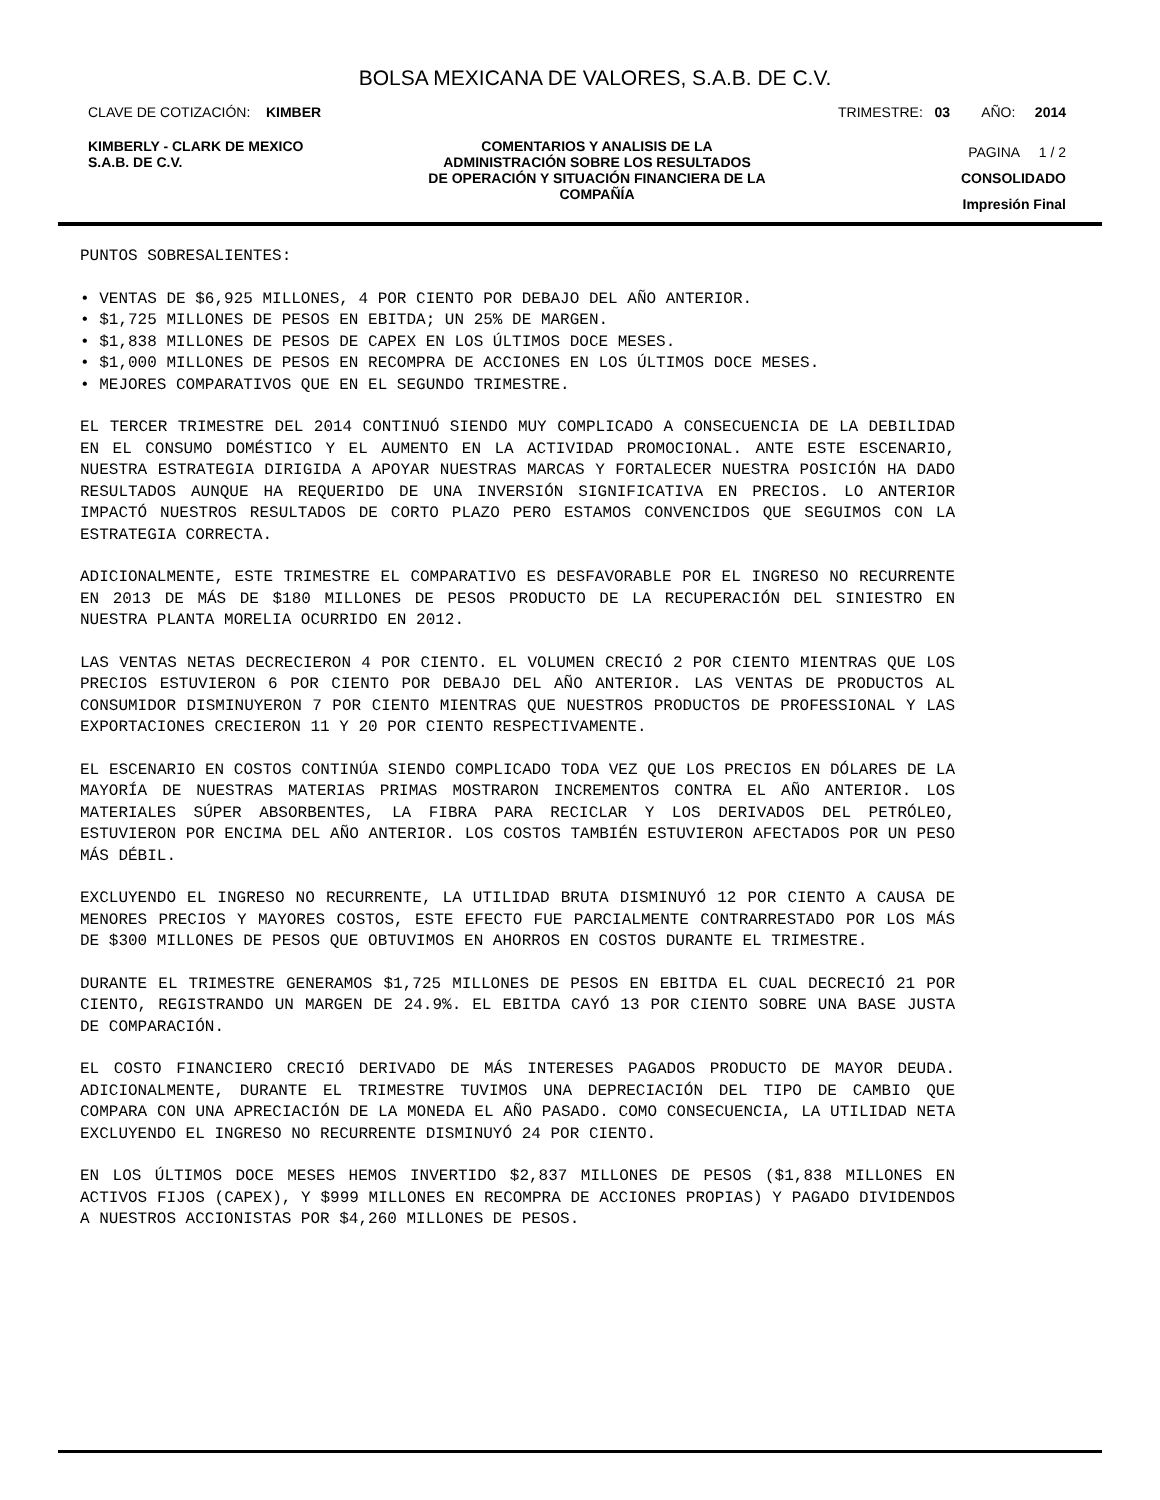BOLSA MEXICANA DE VALORES, S.A.B. DE C.V.
CLAVE DE COTIZACIÓN: KIMBER TRIMESTRE: 03 AÑO: 2014
KIMBERLY - CLARK DE MEXICO
S.A.B. DE C.V.
COMENTARIOS Y ANALISIS DE LA
ADMINISTRACIÓN SOBRE LOS RESULTADOS
DE OPERACIÓN Y SITUACIÓN FINANCIERA DE LA
COMPAÑÍA
PAGINA 1 / 2
CONSOLIDADO
Impresión Final
PUNTOS SOBRESALIENTES:
• VENTAS DE $6,925 MILLONES, 4 POR CIENTO POR DEBAJO DEL AÑO ANTERIOR.
• $1,725 MILLONES DE PESOS EN EBITDA; UN 25% DE MARGEN.
• $1,838 MILLONES DE PESOS DE CAPEX EN LOS ÚLTIMOS DOCE MESES.
• $1,000 MILLONES DE PESOS EN RECOMPRA DE ACCIONES EN LOS ÚLTIMOS DOCE MESES.
• MEJORES COMPARATIVOS QUE EN EL SEGUNDO TRIMESTRE.
EL TERCER TRIMESTRE DEL 2014 CONTINUÓ SIENDO MUY COMPLICADO A CONSECUENCIA DE LA DEBILIDAD EN EL CONSUMO DOMÉSTICO Y EL AUMENTO EN LA ACTIVIDAD PROMOCIONAL. ANTE ESTE ESCENARIO, NUESTRA ESTRATEGIA DIRIGIDA A APOYAR NUESTRAS MARCAS Y FORTALECER NUESTRA POSICIÓN HA DADO RESULTADOS AUNQUE HA REQUERIDO DE UNA INVERSIÓN SIGNIFICATIVA EN PRECIOS. LO ANTERIOR IMPACTÓ NUESTROS RESULTADOS DE CORTO PLAZO PERO ESTAMOS CONVENCIDOS QUE SEGUIMOS CON LA ESTRATEGIA CORRECTA.
ADICIONALMENTE, ESTE TRIMESTRE EL COMPARATIVO ES DESFAVORABLE POR EL INGRESO NO RECURRENTE EN 2013 DE MÁS DE $180 MILLONES DE PESOS PRODUCTO DE LA RECUPERACIÓN DEL SINIESTRO EN NUESTRA PLANTA MORELIA OCURRIDO EN 2012.
LAS VENTAS NETAS DECRECIERON 4 POR CIENTO. EL VOLUMEN CRECIÓ 2 POR CIENTO MIENTRAS QUE LOS PRECIOS ESTUVIERON 6 POR CIENTO POR DEBAJO DEL AÑO ANTERIOR. LAS VENTAS DE PRODUCTOS AL CONSUMIDOR DISMINUYERON 7 POR CIENTO MIENTRAS QUE NUESTROS PRODUCTOS DE PROFESSIONAL Y LAS EXPORTACIONES CRECIERON 11 Y 20 POR CIENTO RESPECTIVAMENTE.
EL ESCENARIO EN COSTOS CONTINÚA SIENDO COMPLICADO TODA VEZ QUE LOS PRECIOS EN DÓLARES DE LA MAYORÍA DE NUESTRAS MATERIAS PRIMAS MOSTRARON INCREMENTOS CONTRA EL AÑO ANTERIOR. LOS MATERIALES SÚPER ABSORBENTES, LA FIBRA PARA RECICLAR Y LOS DERIVADOS DEL PETRÓLEO, ESTUVIERON POR ENCIMA DEL AÑO ANTERIOR. LOS COSTOS TAMBIÉN ESTUVIERON AFECTADOS POR UN PESO MÁS DÉBIL.
EXCLUYENDO EL INGRESO NO RECURRENTE, LA UTILIDAD BRUTA DISMINUYÓ 12 POR CIENTO A CAUSA DE MENORES PRECIOS Y MAYORES COSTOS, ESTE EFECTO FUE PARCIALMENTE CONTRARRESTADO POR LOS MÁS DE $300 MILLONES DE PESOS QUE OBTUVIMOS EN AHORROS EN COSTOS DURANTE EL TRIMESTRE.
DURANTE EL TRIMESTRE GENERAMOS $1,725 MILLONES DE PESOS EN EBITDA EL CUAL DECRECIÓ 21 POR CIENTO, REGISTRANDO UN MARGEN DE 24.9%. EL EBITDA CAYÓ 13 POR CIENTO SOBRE UNA BASE JUSTA DE COMPARACIÓN.
EL COSTO FINANCIERO CRECIÓ DERIVADO DE MÁS INTERESES PAGADOS PRODUCTO DE MAYOR DEUDA. ADICIONALMENTE, DURANTE EL TRIMESTRE TUVIMOS UNA DEPRECIACIÓN DEL TIPO DE CAMBIO QUE COMPARA CON UNA APRECIACIÓN DE LA MONEDA EL AÑO PASADO. COMO CONSECUENCIA, LA UTILIDAD NETA EXCLUYENDO EL INGRESO NO RECURRENTE DISMINUYÓ 24 POR CIENTO.
EN LOS ÚLTIMOS DOCE MESES HEMOS INVERTIDO $2,837 MILLONES DE PESOS ($1,838 MILLONES EN ACTIVOS FIJOS (CAPEX), Y $999 MILLONES EN RECOMPRA DE ACCIONES PROPIAS) Y PAGADO DIVIDENDOS A NUESTROS ACCIONISTAS POR $4,260 MILLONES DE PESOS.